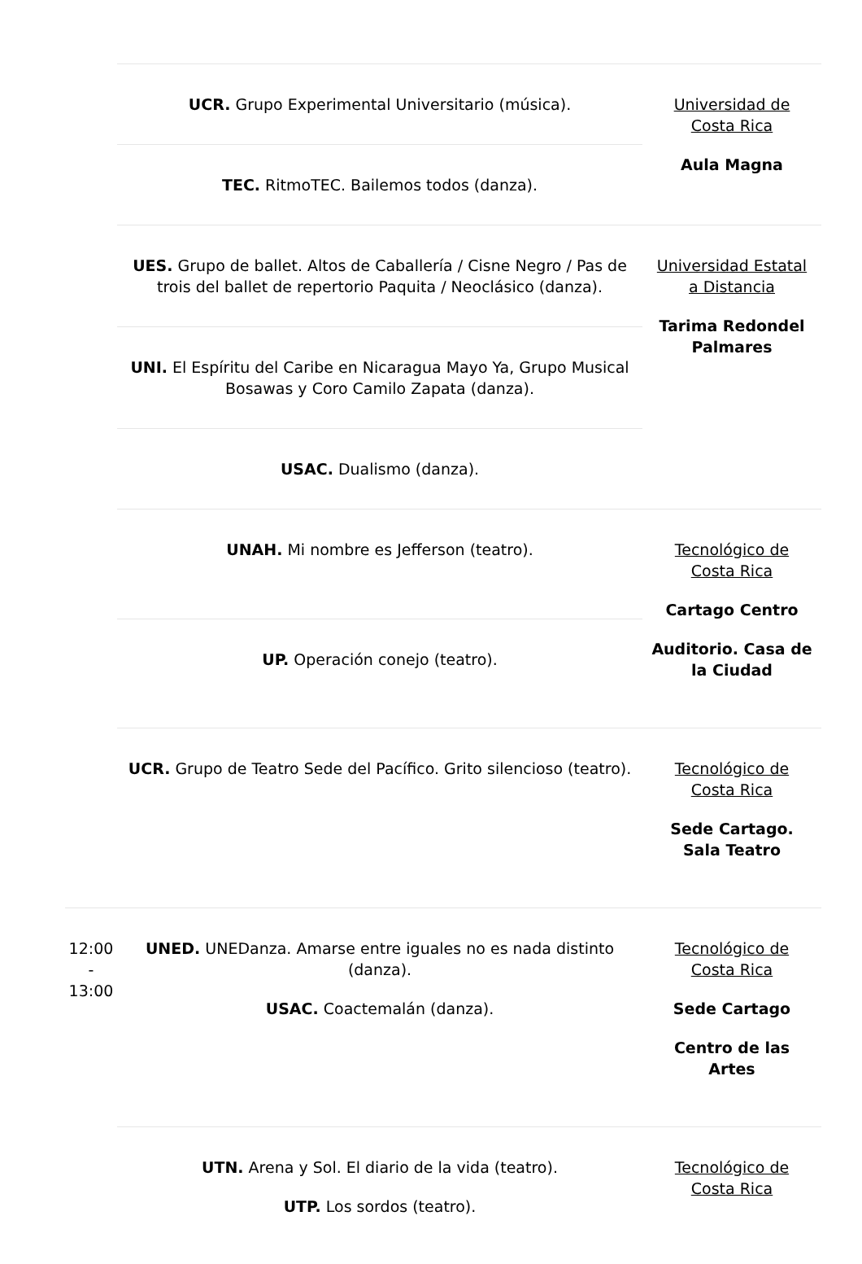| | UCR. Grupo Experimental Universitario (música). | Universidad de Costa Rica Aula Magna |
| | TEC. RitmoTEC. Bailemos todos (danza). | |
| | UES. Grupo de ballet. Altos de Caballería / Cisne Negro / Pas de trois del ballet de repertorio Paquita / Neoclásico (danza). | Universidad Estatal a Distancia Tarima Redondel Palmares |
| | UNI. El Espíritu del Caribe en Nicaragua Mayo Ya, Grupo Musical Bosawas y Coro Camilo Zapata (danza). | |
| | USAC. Dualismo (danza). | |
| | UNAH. Mi nombre es Jefferson (teatro). | Tecnológico de Costa Rica Cartago Centro Auditorio. Casa de la Ciudad |
| | UP. Operación conejo (teatro). | |
| | UCR. Grupo de Teatro Sede del Pacífico. Grito silencioso (teatro). | Tecnológico de Costa Rica Sede Cartago. Sala Teatro |
| 12:00 - 13:00 | UNED. UNEDanza. Amarse entre iguales no es nada distinto (danza). USAC. Coactemalán (danza). | Tecnológico de Costa Rica Sede Cartago Centro de las Artes |
| | UTN. Arena y Sol. El diario de la vida (teatro). UTP. Los sordos (teatro). | Tecnológico de Costa Rica |